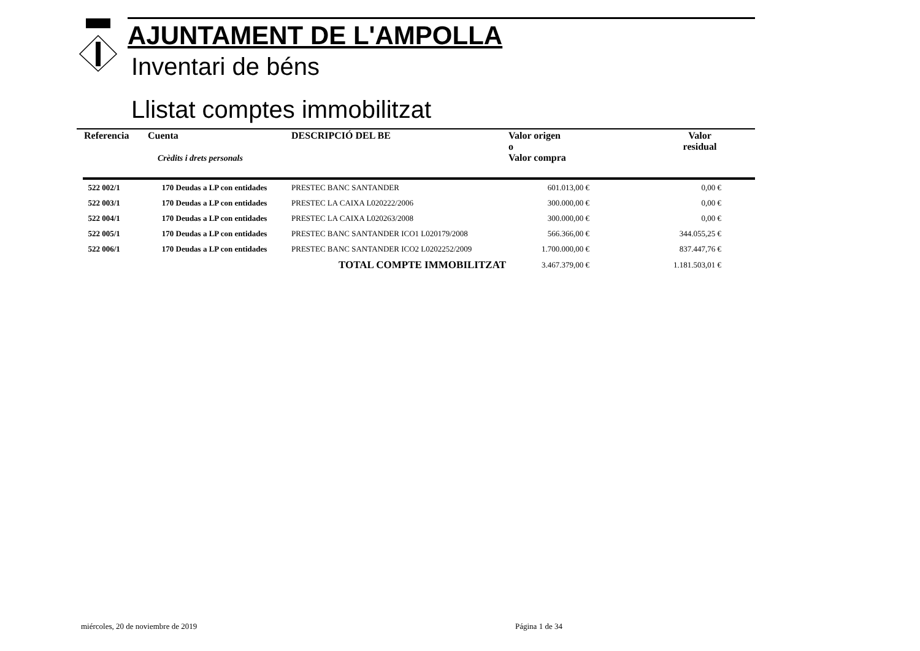AJUNTAMENT DE L'AMPOLLA
Inventari de béns
Llistat comptes immobilitzat
| Referencia | Cuenta Crèdits i drets personals | DESCRIPCIÓ DEL BE | Valor origen o Valor compra | Valor residual |
| --- | --- | --- | --- | --- |
| 522 002/1 | 170 Deudas a LP con entidades | PRESTEC BANC SANTANDER | 601.013,00 € | 0,00 € |
| 522 003/1 | 170 Deudas a LP con entidades | PRESTEC LA CAIXA L020222/2006 | 300.000,00 € | 0,00 € |
| 522 004/1 | 170 Deudas a LP con entidades | PRESTEC LA CAIXA L020263/2008 | 300.000,00 € | 0,00 € |
| 522 005/1 | 170 Deudas a LP con entidades | PRESTEC BANC SANTANDER ICO1 L020179/2008 | 566.366,00 € | 344.055,25 € |
| 522 006/1 | 170 Deudas a LP con entidades | PRESTEC BANC SANTANDER ICO2 L0202252/2009 | 1.700.000,00 € | 837.447,76 € |
| | | TOTAL COMPTE IMMOBILITZAT | 3.467.379,00 € | 1.181.503,01 € |
miércoles, 20 de noviembre de 2019
Página 1 de 34